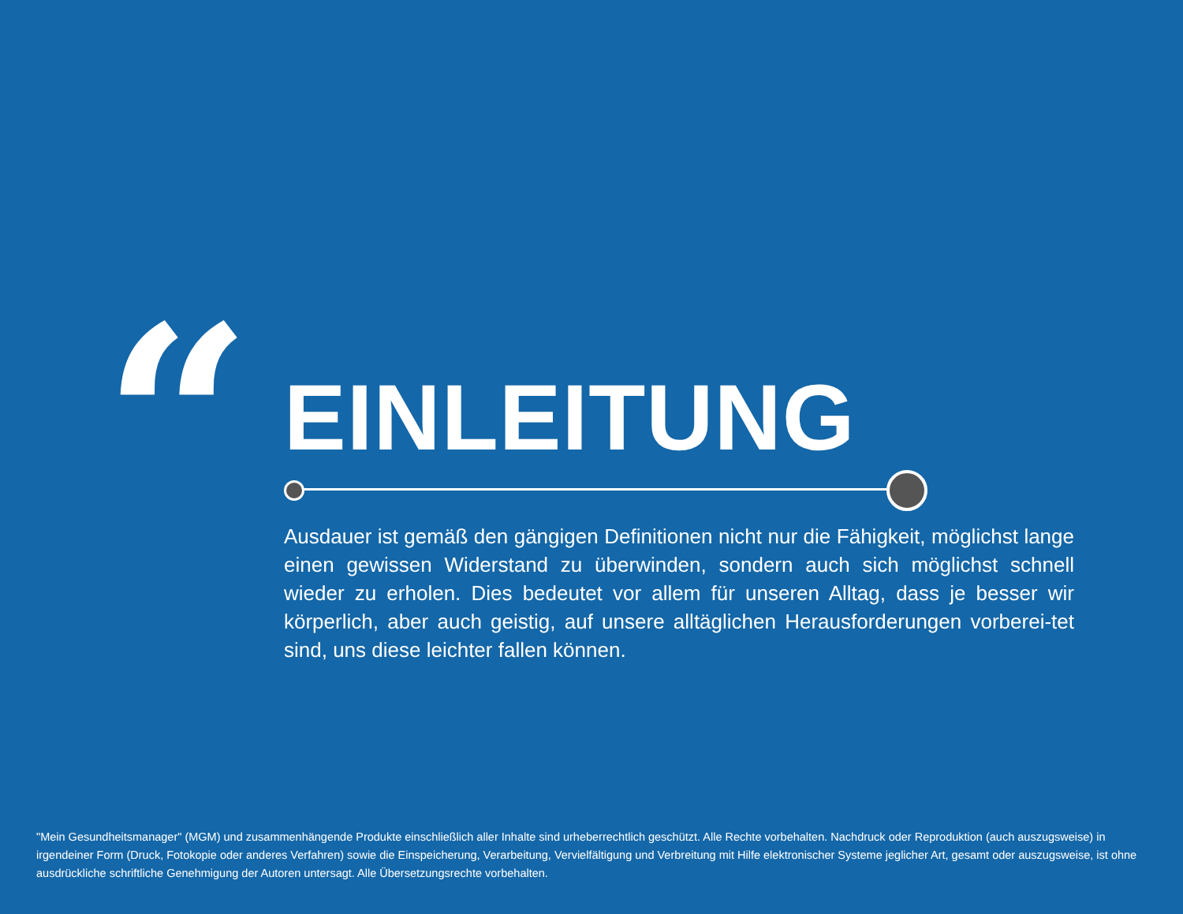“
EINLEITUNG
Ausdauer ist gemäß den gängigen Definitionen nicht nur die Fähigkeit, möglichst lange einen gewissen Widerstand zu überwinden, sondern auch sich möglichst schnell wieder zu erholen. Dies bedeutet vor allem für unseren Alltag, dass je besser wir körperlich, aber auch geistig, auf unsere alltäglichen Herausforderungen vorberei-tet sind, uns diese leichter fallen können.
"Mein Gesundheitsmanager" (MGM) und zusammenhängende Produkte einschließlich aller Inhalte sind urheberrechtlich geschützt. Alle Rechte vorbehalten. Nachdruck oder Reproduktion (auch auszugsweise) in irgendeiner Form (Druck, Fotokopie oder anderes Verfahren) sowie die Einspeicherung, Verarbeitung, Vervielfältigung und Verbreitung mit Hilfe elektronischer Systeme jeglicher Art, gesamt oder auszugsweise, ist ohne ausdrückliche schriftliche Genehmigung der Autoren untersagt. Alle Übersetzungsrechte vorbehalten.